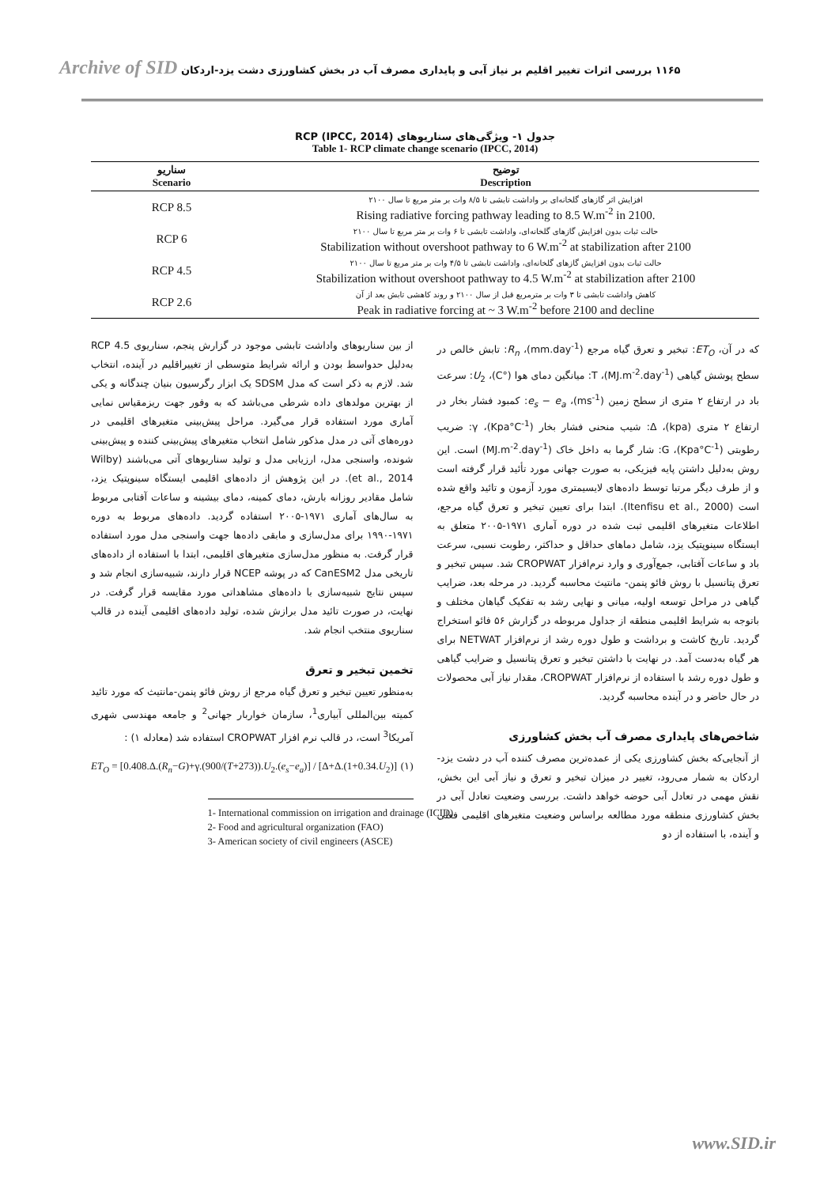Archive of SID ۱۱۶۵ بررسی اثرات تغییر اقلیم بر نیاز آبی و پایداری مصرف آب در بخش کشاورزی دشت یزد-اردکان
جدول ۱- ویژگی‌های سناریوهای RCP (IPCC, 2014)
Table 1- RCP climate change scenario (IPCC, 2014)
| سناریو Scenario | توضیح Description |
| --- | --- |
| RCP 8.5 | افزایش اثر گازهای گلخانه‌ای بر واداشت تابشی تا ۸/۵ وات بر متر مربع تا سال ۲۱۰۰ Rising radiative forcing pathway leading to 8.5 W.m<sup>-2</sup> in 2100. |
| RCP 6 | حالت ثبات بدون افزایش گازهای گلخانه‌ای، واداشت تابشی تا ۶ وات بر متر مربع تا سال ۲۱۰۰ Stabilization without overshoot pathway to 6 W.m<sup>-2</sup> at stabilization after 2100 |
| RCP 4.5 | حالت ثبات بدون افزایش گازهای گلخانه‌ای، واداشت تابشی تا ۴/۵ وات بر متر مربع تا سال ۲۱۰۰ Stabilization without overshoot pathway to 4.5 W.m<sup>-2</sup> at stabilization after 2100 |
| RCP 2.6 | کاهش واداشت تابشی تا ۳ وات بر مترمربع قبل از سال ۲۱۰۰ و روند کاهشی تابش بعد از آن Peak in radiative forcing at ~ 3 W.m<sup>-2</sup> before 2100 and decline |
از بین سناریوهای واداشت تابشی موجود در گزارش پنجم، سناریوی RCP 4.5 به‌دلیل حدواسط بودن و ارائه شرایط متوسطی از تغییراقلیم در آینده، انتخاب شد. لازم به ذکر است که مدل SDSM یک ابزار رگرسیون بنیان چندگانه و یکی از بهترین مولدهای داده شرطی می‌باشد که به وفور جهت ریزمقیاس نمایی آماری مورد استفاده قرار می‌گیرد. مراحل پیش‌بینی متغیرهای اقلیمی در دوره‌های آتی در مدل مذکور شامل انتخاب متغیرهای پیش‌بینی کننده و پیش‌بینی شونده، واسنجی مدل، ارزیابی مدل و تولید سناریوهای آتی می‌باشند (Wilby et al., 2014). در این پژوهش از داده‌های اقلیمی ایستگاه سینوپتیک یزد، شامل مقادیر روزانه بارش، دمای کمینه، دمای بیشینه و ساعات آفتابی مربوط به سال‌های آماری ۱۹۷۱-۲۰۰۵ استفاده گردید. داده‌های مربوط به دوره ۱۹۷۱-۱۹۹۰ برای مدل‌سازی و مابقی داده‌ها جهت واسنجی مدل مورد استفاده قرار گرفت. به منظور مدل‌سازی متغیرهای اقلیمی، ابتدا با استفاده از داده‌های تاریخی مدل CanESM2 که در پوشه NCEP قرار دارند، شبیه‌سازی انجام شد و سپس نتایج شبیه‌سازی با داده‌های مشاهداتی مورد مقایسه قرار گرفت. در نهایت، در صورت تائید مدل برازش شده، تولید داده‌های اقلیمی آینده در قالب سناریوی منتخب انجام شد.
تخمین تبخیر و تعرق
به‌منظور تعیین تبخیر و تعرق گیاه مرجع از روش فائو پنمن-مانتیث که مورد تائید کمیته بین‌المللی آبیاری<sup>1</sup>، سازمان خواربار جهانی<sup>2</sup> و جامعه مهندسی شهری آمریکا<sup>3</sup> است، در قالب نرم افزار CROPWAT استفاده شد (معادله ۱) :
ET<sub>O</sub> = [0.408.Δ.(R<sub>n</sub>−G)+γ.(900/(T+273)).U<sub>2</sub>.(e<sub>s</sub>−e<sub>a</sub>)] / [Δ+Δ.(1+0.34.U<sub>2</sub>)] (۱)
1- International commission on irrigation and drainage (ICID)
2- Food and agricultural organization (FAO)
3- American society of civil engineers (ASCE)
که در آن، ET<sub>O</sub>: تبخیر و تعرق گیاه مرجع (mm.day<sup>-1</sup>)، R<sub>n</sub>: تابش خالص در سطح پوشش گیاهی (MJ.m<sup>-2</sup>.day<sup>-1</sup>)، T: میانگین دمای هوا (°C)، U<sub>2</sub>: سرعت باد در ارتفاع ۲ متری از سطح زمین (ms<sup>-1</sup>)، e<sub>s</sub> − e<sub>a</sub>: کمبود فشار بخار در ارتفاع ۲ متری (kpa)، Δ: شیب منحنی فشار بخار (Kpa°C<sup>-1</sup>)، γ: ضریب رطوبتی (Kpa°C<sup>-1</sup>)، G: شار گرما به داخل خاک (MJ.m<sup>-2</sup>.day<sup>-1</sup>) است. این روش به‌دلیل داشتن پایه فیزیکی، به صورت جهانی مورد تأئید قرار گرفته است و از طرف دیگر مرتبا توسط داده‌های لایسیمتری مورد آزمون و تائید واقع شده است (Itenfisu et al., 2000). ابتدا برای تعیین تبخیر و تعرق گیاه مرجع، اطلاعات متغیرهای اقلیمی ثبت شده در دوره آماری ۱۹۷۱-۲۰۰۵ متعلق به ایستگاه سینوپتیک یزد، شامل دماهای حداقل و حداکثر، رطوبت نسبی، سرعت باد و ساعات آفتابی، جمع‌آوری و وارد نرم‌افزار CROPWAT شد. سپس تبخیر و تعرق پتانسیل با روش فائو پنمن- مانتیث محاسبه گردید. در مرحله بعد، ضرایب گیاهی در مراحل توسعه اولیه، میانی و نهایی رشد به تفکیک گیاهان مختلف و باتوجه به شرایط اقلیمی منطقه از جداول مربوطه در گزارش ۵۶ فائو استخراج گردید. تاریخ کاشت و برداشت و طول دوره رشد از نرم‌افزار NETWAT برای هر گیاه به‌دست آمد. در نهایت با داشتن تبخیر و تعرق پتانسیل و ضرایب گیاهی و طول دوره رشد با استفاده از نرم‌افزار CROPWAT، مقدار نیاز آبی محصولات در حال حاضر و در آینده محاسبه گردید.
شاخص‌های پایداری مصرف آب بخش کشاورزی
از آنجایی‌که بخش کشاورزی یکی از عمده‌ترین مصرف کننده آب در دشت یزد-اردکان به شمار می‌رود، تغییر در میزان تبخیر و تعرق و نیاز آبی این بخش، نقش مهمی در تعادل آبی حوضه خواهد داشت. بررسی وضعیت تعادل آبی در بخش کشاورزی منطقه مورد مطالعه براساس وضعیت متغیرهای اقلیمی فعلی و آینده، با استفاده از دو
www.SID.ir